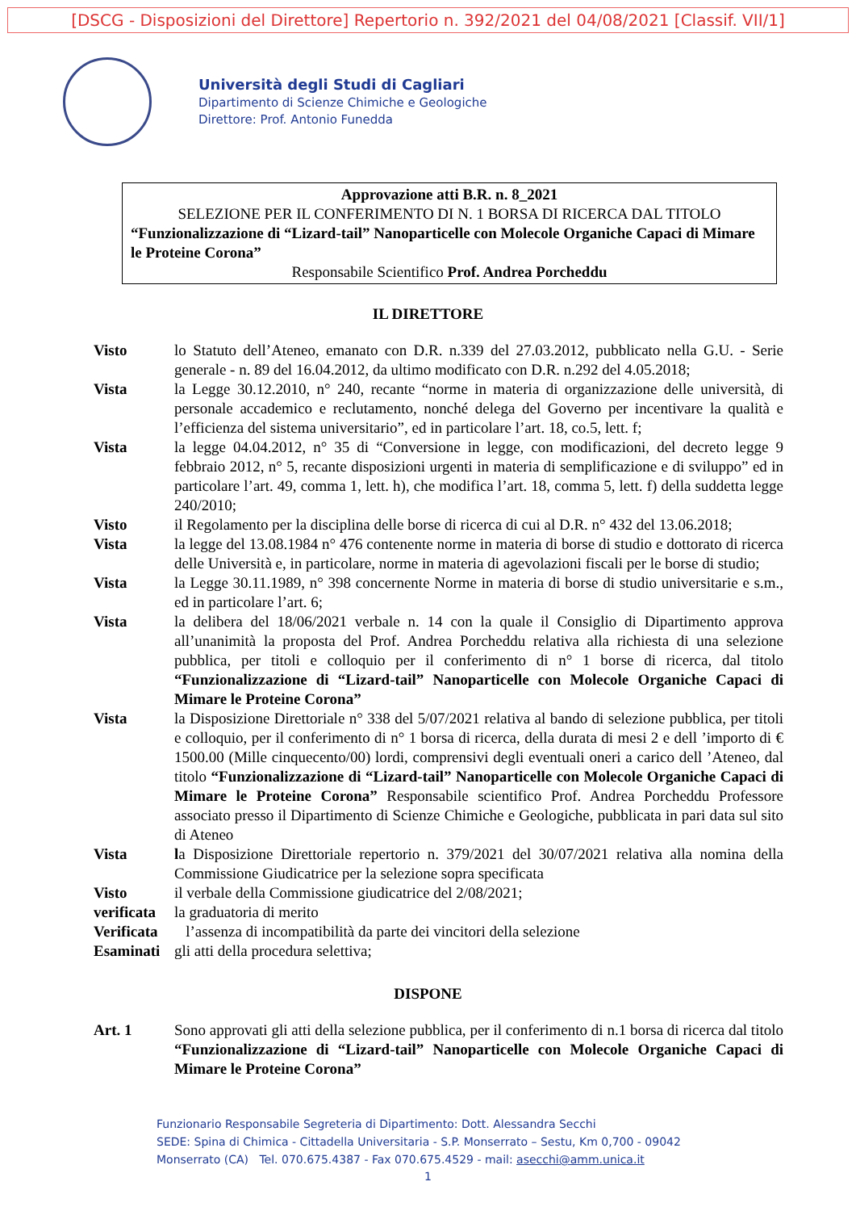[DSCG - Disposizioni del Direttore] Repertorio n. 392/2021 del 04/08/2021 [Classif. VII/1]
Università degli Studi di Cagliari
Dipartimento di Scienze Chimiche e Geologiche
Direttore: Prof. Antonio Funedda
Approvazione atti B.R. n. 8_2021
SELEZIONE PER IL CONFERIMENTO DI N. 1 BORSA DI RICERCA DAL TITOLO
“Funzionalizzazione di “Lizard-tail” Nanoparticelle con Molecole Organiche Capaci di Mimare le Proteine Corona”
Responsabile Scientifico Prof. Andrea Porcheddu
IL DIRETTORE
Visto lo Statuto dell’Ateneo, emanato con D.R. n.339 del 27.03.2012, pubblicato nella G.U. - Serie generale - n. 89 del 16.04.2012, da ultimo modificato con D.R. n.292 del 4.05.2018;
Vista la Legge 30.12.2010, n° 240, recante “norme in materia di organizzazione delle università, di personale accademico e reclutamento, nonché delega del Governo per incentivare la qualità e l’efficienza del sistema universitario”, ed in particolare l’art. 18, co.5, lett. f;
Vista la legge 04.04.2012, n° 35 di “Conversione in legge, con modificazioni, del decreto legge 9 febbraio 2012, n° 5, recante disposizioni urgenti in materia di semplificazione e di sviluppo” ed in particolare l’art. 49, comma 1, lett. h), che modifica l’art. 18, comma 5, lett. f) della suddetta legge 240/2010;
Visto il Regolamento per la disciplina delle borse di ricerca di cui al D.R. n° 432 del 13.06.2018;
Vista la legge del 13.08.1984 n° 476 contenente norme in materia di borse di studio e dottorato di ricerca delle Università e, in particolare, norme in materia di agevolazioni fiscali per le borse di studio;
Vista la Legge 30.11.1989, n° 398 concernente Norme in materia di borse di studio universitarie e s.m., ed in particolare l’art. 6;
Vista la delibera del 18/06/2021 verbale n. 14 con la quale il Consiglio di Dipartimento approva all’unanimità la proposta del Prof. Andrea Porcheddu relativa alla richiesta di una selezione pubblica, per titoli e colloquio per il conferimento di n° 1 borse di ricerca, dal titolo “Funzionalizzazione di “Lizard-tail” Nanoparticelle con Molecole Organiche Capaci di Mimare le Proteine Corona”
Vista la Disposizione Direttoriale n° 338 del 5/07/2021 relativa al bando di selezione pubblica, per titoli e colloquio, per il conferimento di n° 1 borsa di ricerca, della durata di mesi 2 e dell ’importo di € 1500.00 (Mille cinquecento/00) lordi, comprensivi degli eventuali oneri a carico dell ’Ateneo, dal titolo “Funzionalizzazione di “Lizard-tail” Nanoparticelle con Molecole Organiche Capaci di Mimare le Proteine Corona” Responsabile scientifico Prof. Andrea Porcheddu Professore associato presso il Dipartimento di Scienze Chimiche e Geologiche, pubblicata in pari data sul sito di Ateneo
Vista la Disposizione Direttoriale repertorio n. 379/2021 del 30/07/2021 relativa alla nomina della Commissione Giudicatrice per la selezione sopra specificata
Visto il verbale della Commissione giudicatrice del 2/08/2021;
verificata
la graduatoria di merito
Verificata
l’assenza di incompatibilità da parte dei vincitori della selezione
Esaminati
gli atti della procedura selettiva;
DISPONE
Art. 1 Sono approvati gli atti della selezione pubblica, per il conferimento di n.1 borsa di ricerca dal titolo “Funzionalizzazione di “Lizard-tail” Nanoparticelle con Molecole Organiche Capaci di Mimare le Proteine Corona”
Funzionario Responsabile Segreteria di Dipartimento: Dott. Alessandra Secchi
SEDE: Spina di Chimica - Cittadella Universitaria - S.P. Monserrato – Sestu, Km 0,700 - 09042
Monserrato (CA) Tel. 070.675.4387 - Fax 070.675.4529 - mail: asecchi@amm.unica.it
1